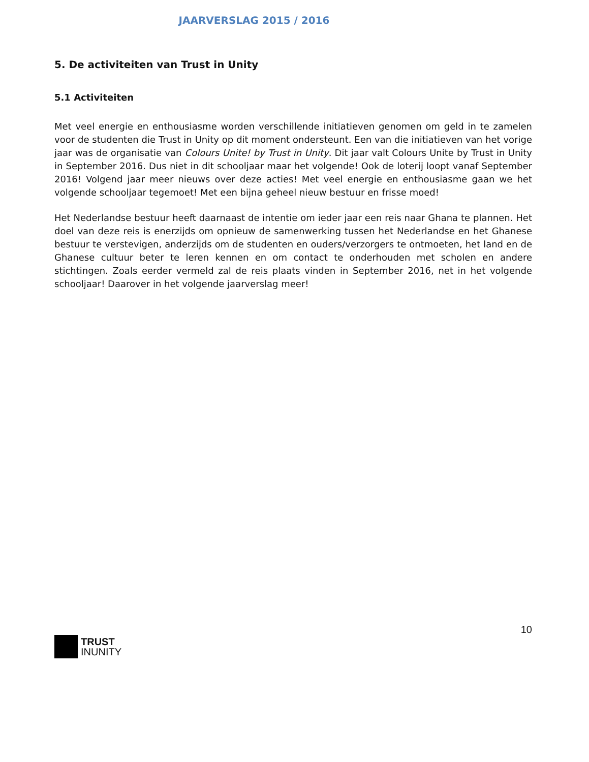JAARVERSLAG 2015 / 2016
5. De activiteiten van Trust in Unity
5.1 Activiteiten
Met veel energie en enthousiasme worden verschillende initiatieven genomen om geld in te zamelen voor de studenten die Trust in Unity op dit moment ondersteunt. Een van die initiatieven van het vorige jaar was de organisatie van Colours Unite! by Trust in Unity. Dit jaar valt Colours Unite by Trust in Unity in September 2016. Dus niet in dit schooljaar maar het volgende! Ook de loterij loopt vanaf September 2016! Volgend jaar meer nieuws over deze acties! Met veel energie en enthousiasme gaan we het volgende schooljaar tegemoet! Met een bijna geheel nieuw bestuur en frisse moed!
Het Nederlandse bestuur heeft daarnaast de intentie om ieder jaar een reis naar Ghana te plannen. Het doel van deze reis is enerzijds om opnieuw de samenwerking tussen het Nederlandse en het Ghanese bestuur te verstevigen, anderzijds om de studenten en ouders/verzorgers te ontmoeten, het land en de Ghanese cultuur beter te leren kennen en om contact te onderhouden met scholen en andere stichtingen. Zoals eerder vermeld zal de reis plaats vinden in September 2016, net in het volgende schooljaar! Daarover in het volgende jaarverslag meer!
10
TRUST
INUNITY